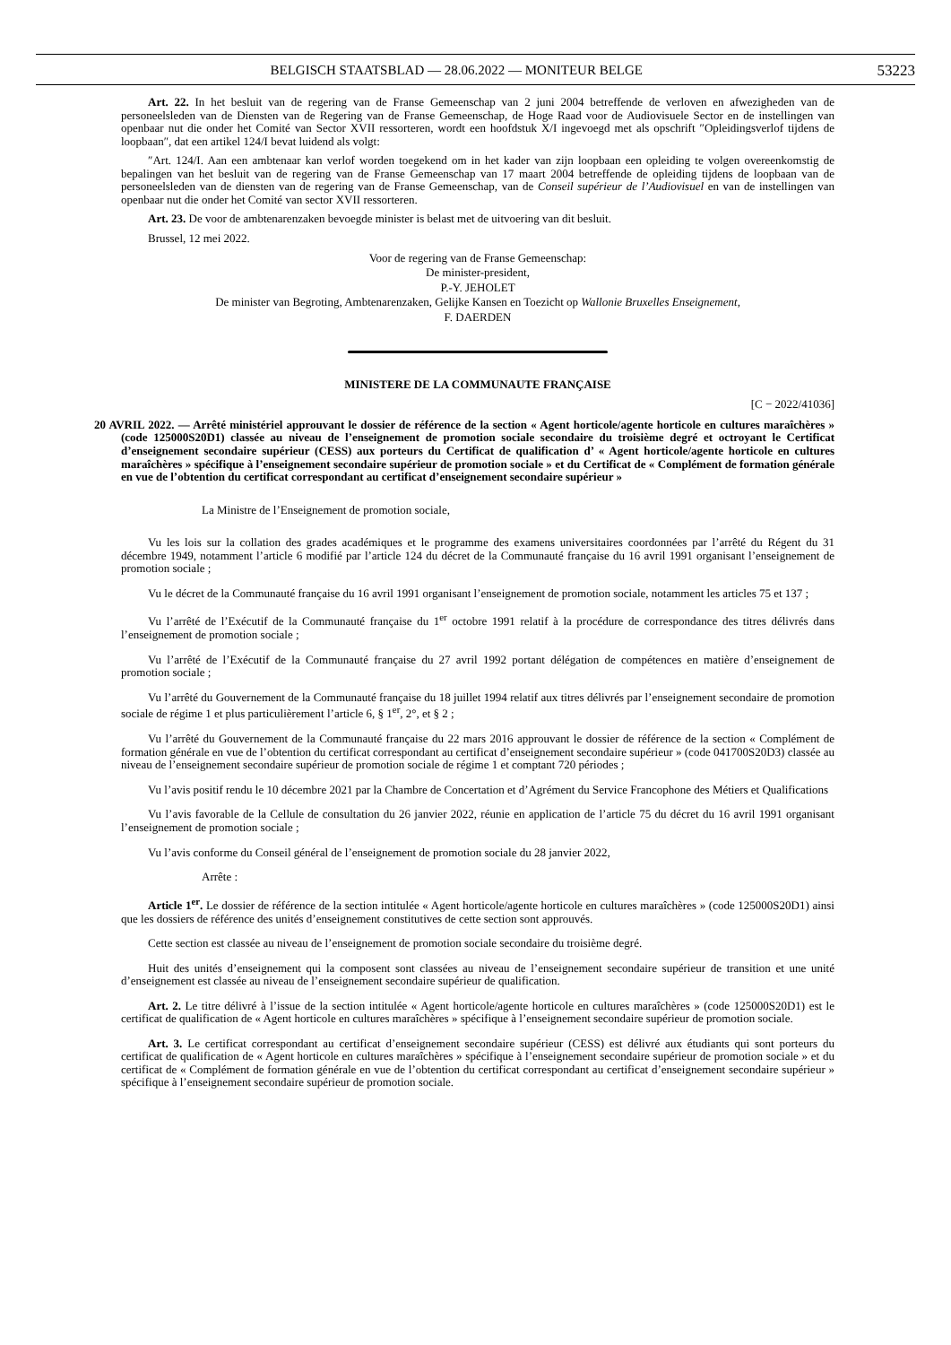BELGISCH STAATSBLAD — 28.06.2022 — MONITEUR BELGE 53223
Art. 22. In het besluit van de regering van de Franse Gemeenschap van 2 juni 2004 betreffende de verloven en afwezigheden van de personeelsleden van de Diensten van de Regering van de Franse Gemeenschap, de Hoge Raad voor de Audiovisuele Sector en de instellingen van openbaar nut die onder het Comité van Sector XVII ressorteren, wordt een hoofdstuk X/I ingevoegd met als opschrift ″Opleidingsverlof tijdens de loopbaan″, dat een artikel 124/I bevat luidend als volgt:
″Art. 124/I. Aan een ambtenaar kan verlof worden toegekend om in het kader van zijn loopbaan een opleiding te volgen overeenkomstig de bepalingen van het besluit van de regering van de Franse Gemeenschap van 17 maart 2004 betreffende de opleiding tijdens de loopbaan van de personeelsleden van de diensten van de regering van de Franse Gemeenschap, van de Conseil supérieur de l’Audiovisuel en van de instellingen van openbaar nut die onder het Comité van sector XVII ressorteren.
Art. 23. De voor de ambtenarenzaken bevoegde minister is belast met de uitvoering van dit besluit.
Brussel, 12 mei 2022.
Voor de regering van de Franse Gemeenschap:
De minister-president,
P.-Y. JEHOLET
De minister van Begroting, Ambtenarenzaken, Gelijke Kansen en Toezicht op Wallonie Bruxelles Enseignement,
F. DAERDEN
MINISTERE DE LA COMMUNAUTE FRANÇAISE
[C − 2022/41036]
20 AVRIL 2022. — Arrêté ministériel approuvant le dossier de référence de la section « Agent horticole/agente horticole en cultures maraîchères » (code 125000S20D1) classée au niveau de l’enseignement de promotion sociale secondaire du troisième degré et octroyant le Certificat d’enseignement secondaire supérieur (CESS) aux porteurs du Certificat de qualification d’ « Agent horticole/agente horticole en cultures maraîchères » spécifique à l’enseignement secondaire supérieur de promotion sociale » et du Certificat de « Complément de formation générale en vue de l’obtention du certificat correspondant au certificat d’enseignement secondaire supérieur »
La Ministre de l’Enseignement de promotion sociale,
Vu les lois sur la collation des grades académiques et le programme des examens universitaires coordonnées par l’arrêté du Régent du 31 décembre 1949, notamment l’article 6 modifié par l’article 124 du décret de la Communauté française du 16 avril 1991 organisant l’enseignement de promotion sociale ;
Vu le décret de la Communauté française du 16 avril 1991 organisant l’enseignement de promotion sociale, notamment les articles 75 et 137 ;
Vu l’arrêté de l’Exécutif de la Communauté française du 1<sup>er</sup> octobre 1991 relatif à la procédure de correspondance des titres délivrés dans l’enseignement de promotion sociale ;
Vu l’arrêté de l’Exécutif de la Communauté française du 27 avril 1992 portant délégation de compétences en matière d’enseignement de promotion sociale ;
Vu l’arrêté du Gouvernement de la Communauté française du 18 juillet 1994 relatif aux titres délivrés par l’enseignement secondaire de promotion sociale de régime 1 et plus particulièrement l’article 6, § 1<sup>er</sup>, 2°, et § 2 ;
Vu l’arrêté du Gouvernement de la Communauté française du 22 mars 2016 approuvant le dossier de référence de la section « Complément de formation générale en vue de l’obtention du certificat correspondant au certificat d’enseignement secondaire supérieur » (code 041700S20D3) classée au niveau de l’enseignement secondaire supérieur de promotion sociale de régime 1 et comptant 720 périodes ;
Vu l’avis positif rendu le 10 décembre 2021 par la Chambre de Concertation et d’Agrément du Service Francophone des Métiers et Qualifications
Vu l’avis favorable de la Cellule de consultation du 26 janvier 2022, réunie en application de l’article 75 du décret du 16 avril 1991 organisant l’enseignement de promotion sociale ;
Vu l’avis conforme du Conseil général de l’enseignement de promotion sociale du 28 janvier 2022,
Arrête :
Article 1<sup>er</sup>. Le dossier de référence de la section intitulée « Agent horticole/agente horticole en cultures maraîchères » (code 125000S20D1) ainsi que les dossiers de référence des unités d’enseignement constitutives de cette section sont approuvés.
Cette section est classée au niveau de l’enseignement de promotion sociale secondaire du troisième degré.
Huit des unités d’enseignement qui la composent sont classées au niveau de l’enseignement secondaire supérieur de transition et une unité d’enseignement est classée au niveau de l’enseignement secondaire supérieur de qualification.
Art. 2. Le titre délivré à l’issue de la section intitulée « Agent horticole/agente horticole en cultures maraîchères » (code 125000S20D1) est le certificat de qualification de « Agent horticole en cultures maraîchères » spécifique à l’enseignement secondaire supérieur de promotion sociale.
Art. 3. Le certificat correspondant au certificat d’enseignement secondaire supérieur (CESS) est délivré aux étudiants qui sont porteurs du certificat de qualification de « Agent horticole en cultures maraîchères » spécifique à l’enseignement secondaire supérieur de promotion sociale » et du certificat de « Complément de formation générale en vue de l’obtention du certificat correspondant au certificat d’enseignement secondaire supérieur » spécifique à l’enseignement secondaire supérieur de promotion sociale.